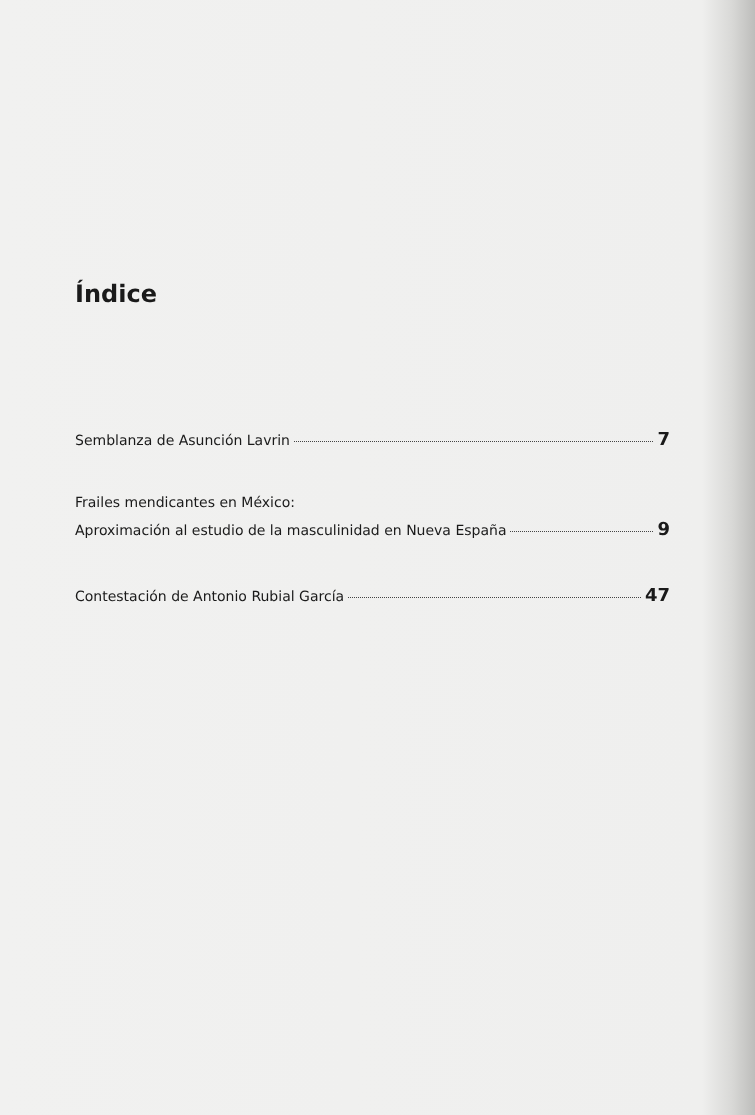Índice
Semblanza de Asunción Lavrin 7
Frailes mendicantes en México:
Aproximación al estudio de la masculinidad en Nueva España 9
Contestación de Antonio Rubial García 47